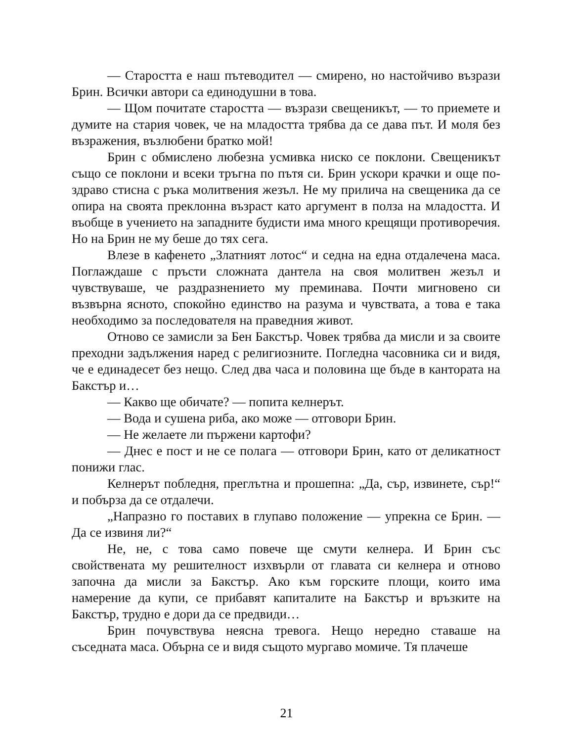— Старостта е наш пътеводител — смирено, но настойчиво възрази Брин. Всички автори са единодушни в това.
— Щом почитате старостта — възрази свещеникът, — то приемете и думите на стария човек, че на младостта трябва да се дава път. И моля без възражения, възлюбени братко мой!
Брин с обмислено любезна усмивка ниско се поклони. Свещеникът също се поклони и всеки тръгна по пътя си. Брин ускори крачки и още по-здраво стисна с ръка молитвения жезъл. Не му прилича на свещеника да се опира на своята преклонна възраст като аргумент в полза на младостта. И въобще в учението на западните будисти има много крещящи противоречия. Но на Брин не му беше до тях сега.
Влезе в кафенето „Златният лотос“ и седна на една отдалечена маса. Поглаждаше с пръсти сложната дантела на своя молитвен жезъл и чувствуваше, че раздразнението му преминава. Почти мигновено си възвърна ясното, спокойно единство на разума и чувствата, а това е така необходимо за последователя на праведния живот.
Отново се замисли за Бен Бакстър. Човек трябва да мисли и за своите преходни задължения наред с религиозните. Погледна часовника си и видя, че е единадесет без нещо. След два часа и половина ще бъде в кантората на Бакстър и…
— Какво ще обичате? — попита келнерът.
— Вода и сушена риба, ако може — отговори Брин.
— Не желаете ли пържени картофи?
— Днес е пост и не се полага — отговори Брин, като от деликатност понижи глас.
Келнерът побледня, преглътна и прошепна: „Да, сър, извинете, сър!“ и побърза да се отдалечи.
„Напразно го поставих в глупаво положение — упрекна се Брин. — Да се извиня ли?“
Не, не, с това само повече ще смути келнера. И Брин със свойствената му решителност изхвърли от главата си келнера и отново започна да мисли за Бакстър. Ако към горските площи, които има намерение да купи, се прибавят капиталите на Бакстър и връзките на Бакстър, трудно е дори да се предвиди…
Брин почувствува неясна тревога. Нещо нередно ставаше на съседната маса. Обърна се и видя същото мургаво момиче. Тя плачеше
21